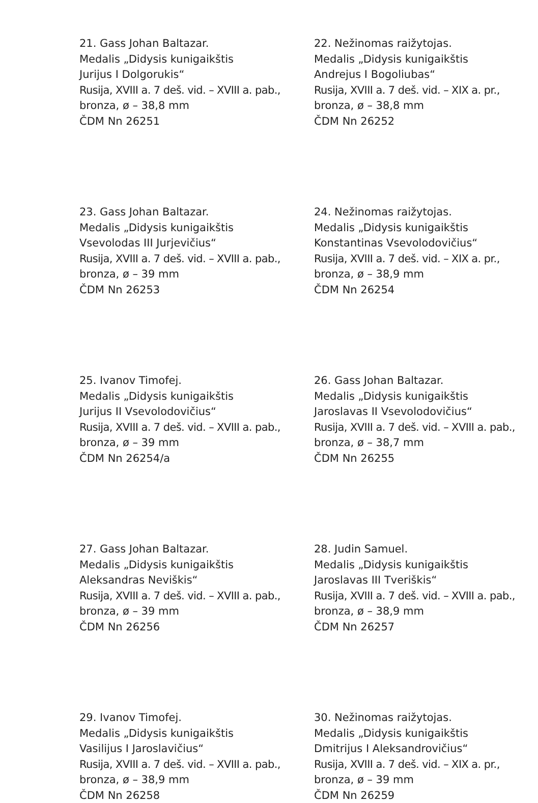21. Gass Johan Baltazar.
Medalis „Didysis kunigaikštis
Jurijus I Dolgorukis“
Rusija, XVIII a. 7 deš. vid. – XVIII a. pab.,
bronza, ø – 38,8 mm
ČDM Nn 26251
22. Nežinomas raižytojas.
Medalis „Didysis kunigaikštis
Andrejus I Bogoliubas“
Rusija, XVIII a. 7 deš. vid. – XIX a. pr.,
bronza, ø – 38,8 mm
ČDM Nn 26252
23. Gass Johan Baltazar.
Medalis „Didysis kunigaikštis
Vsevolodas III Jurjevičius“
Rusija, XVIII a. 7 deš. vid. – XVIII a. pab.,
bronza, ø – 39 mm
ČDM Nn 26253
24. Nežinomas raižytojas.
Medalis „Didysis kunigaikštis
Konstantinas Vsevolodovičius“
Rusija, XVIII a. 7 deš. vid. – XIX a. pr.,
bronza, ø – 38,9 mm
ČDM Nn 26254
25. Ivanov Timofej.
Medalis „Didysis kunigaikštis
Jurijus II Vsevolodovičius“
Rusija, XVIII a. 7 deš. vid. – XVIII a. pab.,
bronza, ø – 39 mm
ČDM Nn 26254/a
26. Gass Johan Baltazar.
Medalis „Didysis kunigaikštis
Jaroslavas II Vsevolodovičius“
Rusija, XVIII a. 7 deš. vid. – XVIII a. pab.,
bronza, ø – 38,7 mm
ČDM Nn 26255
27. Gass Johan Baltazar.
Medalis „Didysis kunigaikštis
Aleksandras Neviškis“
Rusija, XVIII a. 7 deš. vid. – XVIII a. pab.,
bronza, ø – 39 mm
ČDM Nn 26256
28. Judin Samuel.
Medalis „Didysis kunigaikštis
Jaroslavas III Tveriškis“
Rusija, XVIII a. 7 deš. vid. – XVIII a. pab.,
bronza, ø – 38,9 mm
ČDM Nn 26257
29. Ivanov Timofej.
Medalis „Didysis kunigaikštis
Vasilijus I Jaroslavičius“
Rusija, XVIII a. 7 deš. vid. – XVIII a. pab.,
bronza, ø – 38,9 mm
ČDM Nn 26258
30. Nežinomas raižytojas.
Medalis „Didysis kunigaikštis
Dmitrijus I Aleksandrovičius“
Rusija, XVIII a. 7 deš. vid. – XIX a. pr.,
bronza, ø – 39 mm
ČDM Nn 26259